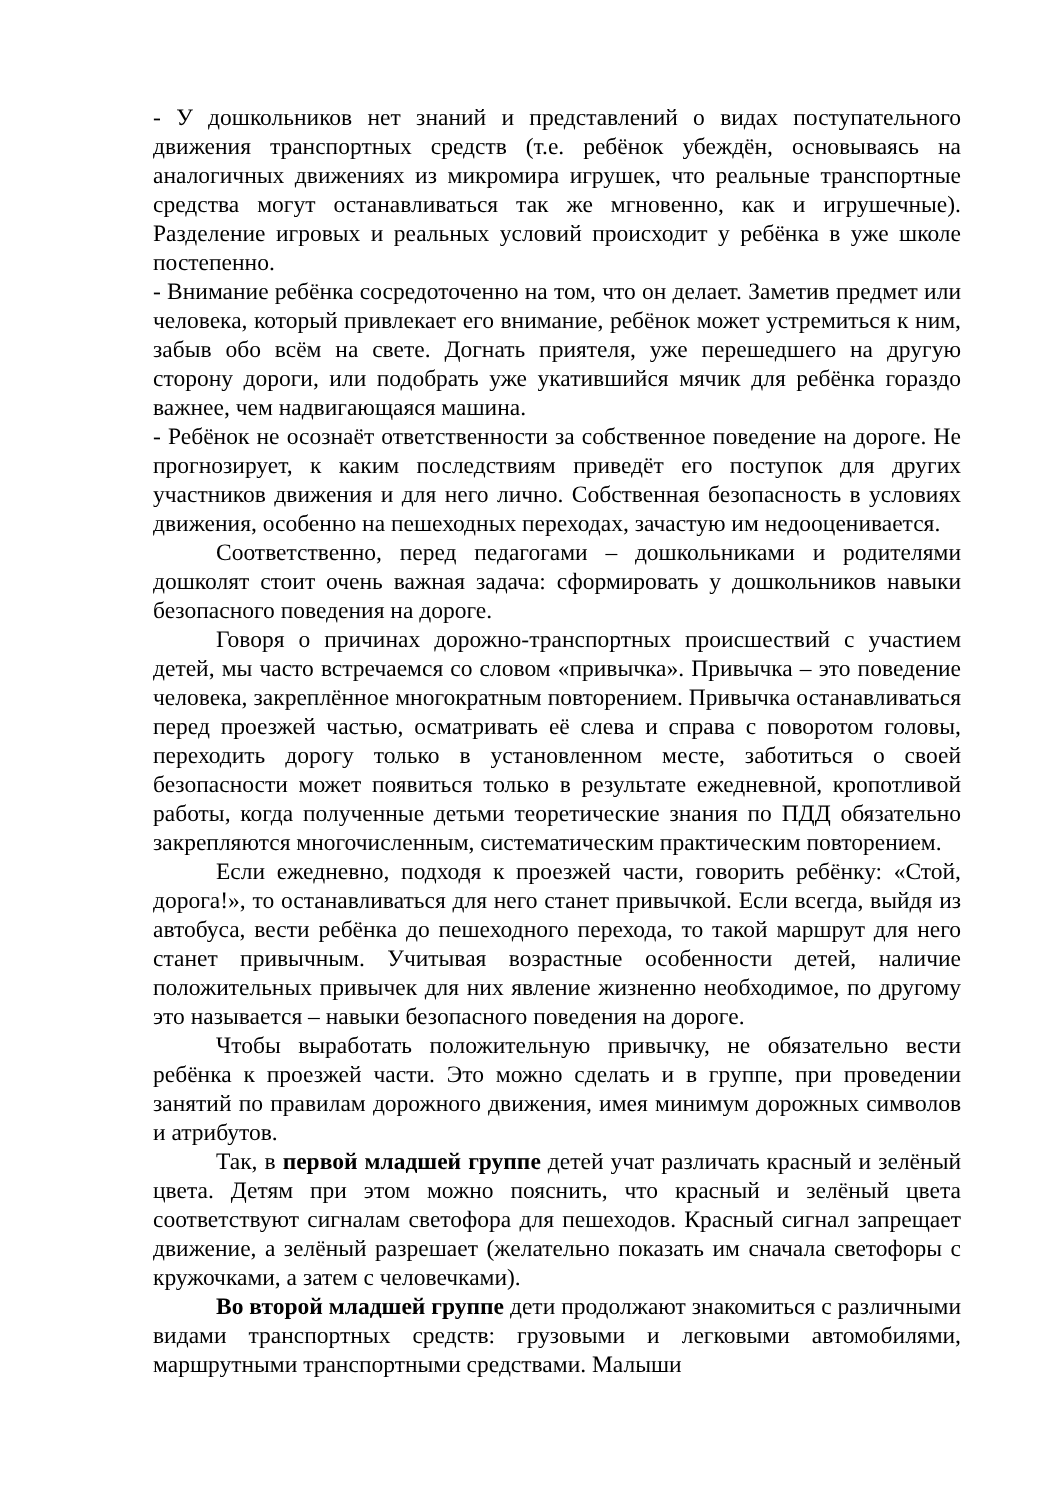- У дошкольников нет знаний и представлений о видах поступательного движения транспортных средств (т.е. ребёнок убеждён, основываясь на аналогичных движениях из микромира игрушек, что реальные транспортные средства могут останавливаться так же мгновенно, как и игрушечные). Разделение игровых и реальных условий происходит у ребёнка в уже школе постепенно.
- Внимание ребёнка сосредоточенно на том, что он делает. Заметив предмет или человека, который привлекает его внимание, ребёнок может устремиться к ним, забыв обо всём на свете. Догнать приятеля, уже перешедшего на другую сторону дороги, или подобрать уже укатившийся мячик для ребёнка гораздо важнее, чем надвигающаяся машина.
- Ребёнок не осознаёт ответственности за собственное поведение на дороге. Не прогнозирует, к каким последствиям приведёт его поступок для других участников движения и для него лично. Собственная безопасность в условиях движения, особенно на пешеходных переходах, зачастую им недооценивается.
Соответственно, перед педагогами – дошкольниками и родителями дошколят стоит очень важная задача: сформировать у дошкольников навыки безопасного поведения на дороге.
Говоря о причинах дорожно-транспортных происшествий с участием детей, мы часто встречаемся со словом «привычка». Привычка – это поведение человека, закреплённое многократным повторением. Привычка останавливаться перед проезжей частью, осматривать её слева и справа с поворотом головы, переходить дорогу только в установленном месте, заботиться о своей безопасности может появиться только в результате ежедневной, кропотливой работы, когда полученные детьми теоретические знания по ПДД обязательно закрепляются многочисленным, систематическим практическим повторением.
Если ежедневно, подходя к проезжей части, говорить ребёнку: «Стой, дорога!», то останавливаться для него станет привычкой. Если всегда, выйдя из автобуса, вести ребёнка до пешеходного перехода, то такой маршрут для него станет привычным. Учитывая возрастные особенности детей, наличие положительных привычек для них явление жизненно необходимое, по другому это называется – навыки безопасного поведения на дороге.
Чтобы выработать положительную привычку, не обязательно вести ребёнка к проезжей части. Это можно сделать и в группе, при проведении занятий по правилам дорожного движения, имея минимум дорожных символов и атрибутов.
Так, в первой младшей группе детей учат различать красный и зелёный цвета. Детям при этом можно пояснить, что красный и зелёный цвета соответствуют сигналам светофора для пешеходов. Красный сигнал запрещает движение, а зелёный разрешает (желательно показать им сначала светофоры с кружочками, а затем с человечками).
Во второй младшей группе дети продолжают знакомиться с различными видами транспортных средств: грузовыми и легковыми автомобилями, маршрутными транспортными средствами. Малыши